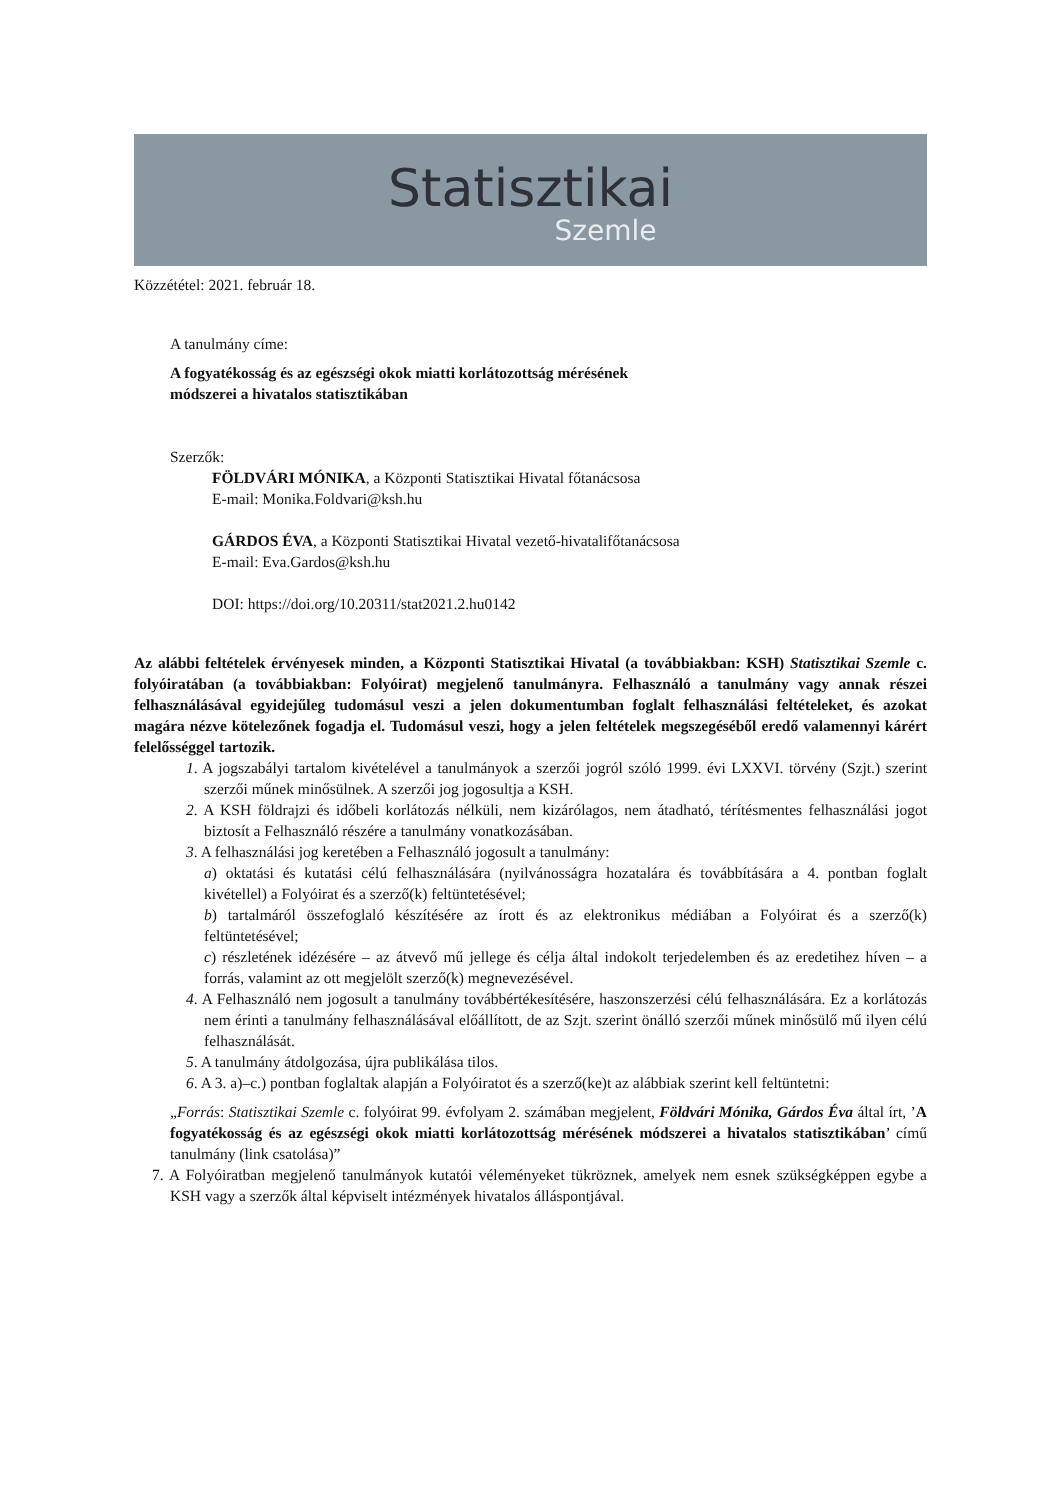Statisztikai
Szemle
Közzététel: 2021. február 18.
A tanulmány címe:
A fogyatékosság és az egészségi okok miatti korlátozottság mérésének
módszerei a hivatalos statisztikában
Szerzők:
FÖLDVÁRI MÓNIKA, a Központi Statisztikai Hivatal főtanácsosa
E-mail: Monika.Foldvari@ksh.hu
GÁRDOS ÉVA, a Központi Statisztikai Hivatal vezető-hivatalifőtanácsosa
E-mail: Eva.Gardos@ksh.hu
DOI: https://doi.org/10.20311/stat2021.2.hu0142
Az alábbi feltételek érvényesek minden, a Központi Statisztikai Hivatal (a továbbiakban: KSH) Statisztikai Szemle c. folyóiratában (a továbbiakban: Folyóirat) megjelenő tanulmányra. Felhasználó a tanulmány vagy annak részei felhasználásával egyidejűleg tudomásul veszi a jelen dokumentumban foglalt felhasználási feltételeket, és azokat magára nézve kötelezőnek fogadja el. Tudomásul veszi, hogy a jelen feltételek megszegéséből eredő valamennyi kárért felelősséggel tartozik.
1. A jogszabályi tartalom kivételével a tanulmányok a szerzői jogról szóló 1999. évi LXXVI. törvény (Szjt.) szerint szerzői műnek minősülnek. A szerzői jog jogosultja a KSH.
2. A KSH földrajzi és időbeli korlátozás nélküli, nem kizárólagos, nem átadható, térítésmentes felhasználási jogot biztosít a Felhasználó részére a tanulmány vonatkozásában.
3. A felhasználási jog keretében a Felhasználó jogosult a tanulmány:
a) oktatási és kutatási célú felhasználására (nyilvánosságra hozatalára és továbbítására a 4. pontban foglalt kivétellel) a Folyóirat és a szerző(k) feltüntetésével;
b) tartalmáról összefoglaló készítésére az írott és az elektronikus médiában a Folyóirat és a szerző(k) feltüntetésével;
c) részletének idézésére – az átvevő mű jellege és célja által indokolt terjedelemben és az eredetihez híven – a forrás, valamint az ott megjelölt szerző(k) megnevezésével.
4. A Felhasználó nem jogosult a tanulmány továbbértékesítésére, haszonszerzési célú felhasználására. Ez a korlátozás nem érinti a tanulmány felhasználásával előállított, de az Szjt. szerint önálló szerzői műnek minősülő mű ilyen célú felhasználását.
5. A tanulmány átdolgozása, újra publikálása tilos.
6. A 3. a)–c.) pontban foglaltak alapján a Folyóiratot és a szerző(ke)t az alábbiak szerint kell feltüntetni:
„Forrás: Statisztikai Szemle c. folyóirat 99. évfolyam 2. számában megjelent, Földvári Mónika, Gárdos Éva által írt, ’A fogyatékosság és az egészségi okok miatti korlátozottság mérésének módszerei a hivatalos statisztikában’ című tanulmány (link csatolása)”
7. A Folyóiratban megjelenő tanulmányok kutatói véleményeket tükröznek, amelyek nem esnek szükségképpen egybe a KSH vagy a szerzők által képviselt intézmények hivatalos álláspontjával.